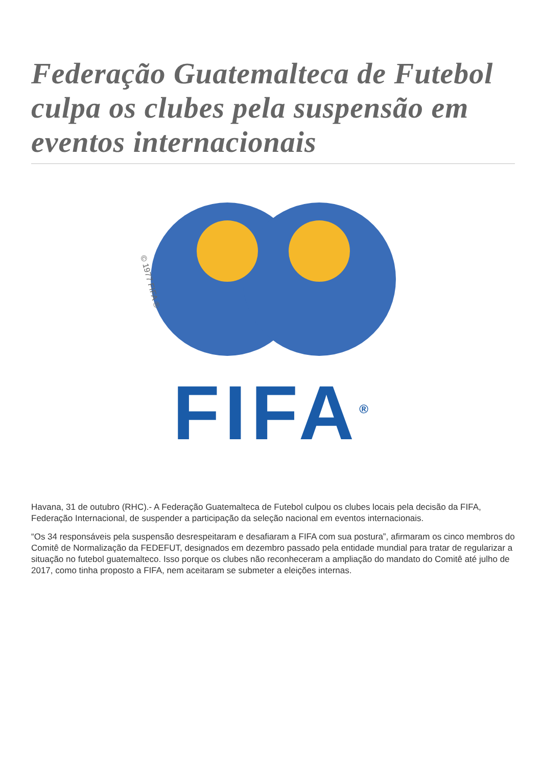Federação Guatemalteca de Futebol culpa os clubes pela suspensão em eventos internacionais
© 1977 FIFA ®
FIFA<sup>®</sup>
Havana, 31 de outubro (RHC).- A Federação Guatemalteca de Futebol culpou os clubes locais pela decisão da FIFA, Federação Internacional, de suspender a participação da seleção nacional em eventos internacionais.
“Os 34 responsáveis pela suspensão desrespeitaram e desafiaram a FIFA com sua postura”, afirmaram os cinco membros do Comitê de Normalização da FEDEFUT, designados em dezembro passado pela entidade mundial para tratar de regularizar a situação no futebol guatemalteco. Isso porque os clubes não reconheceram a ampliação do mandato do Comitê até julho de 2017, como tinha proposto a FIFA, nem aceitaram se submeter a eleições internas.